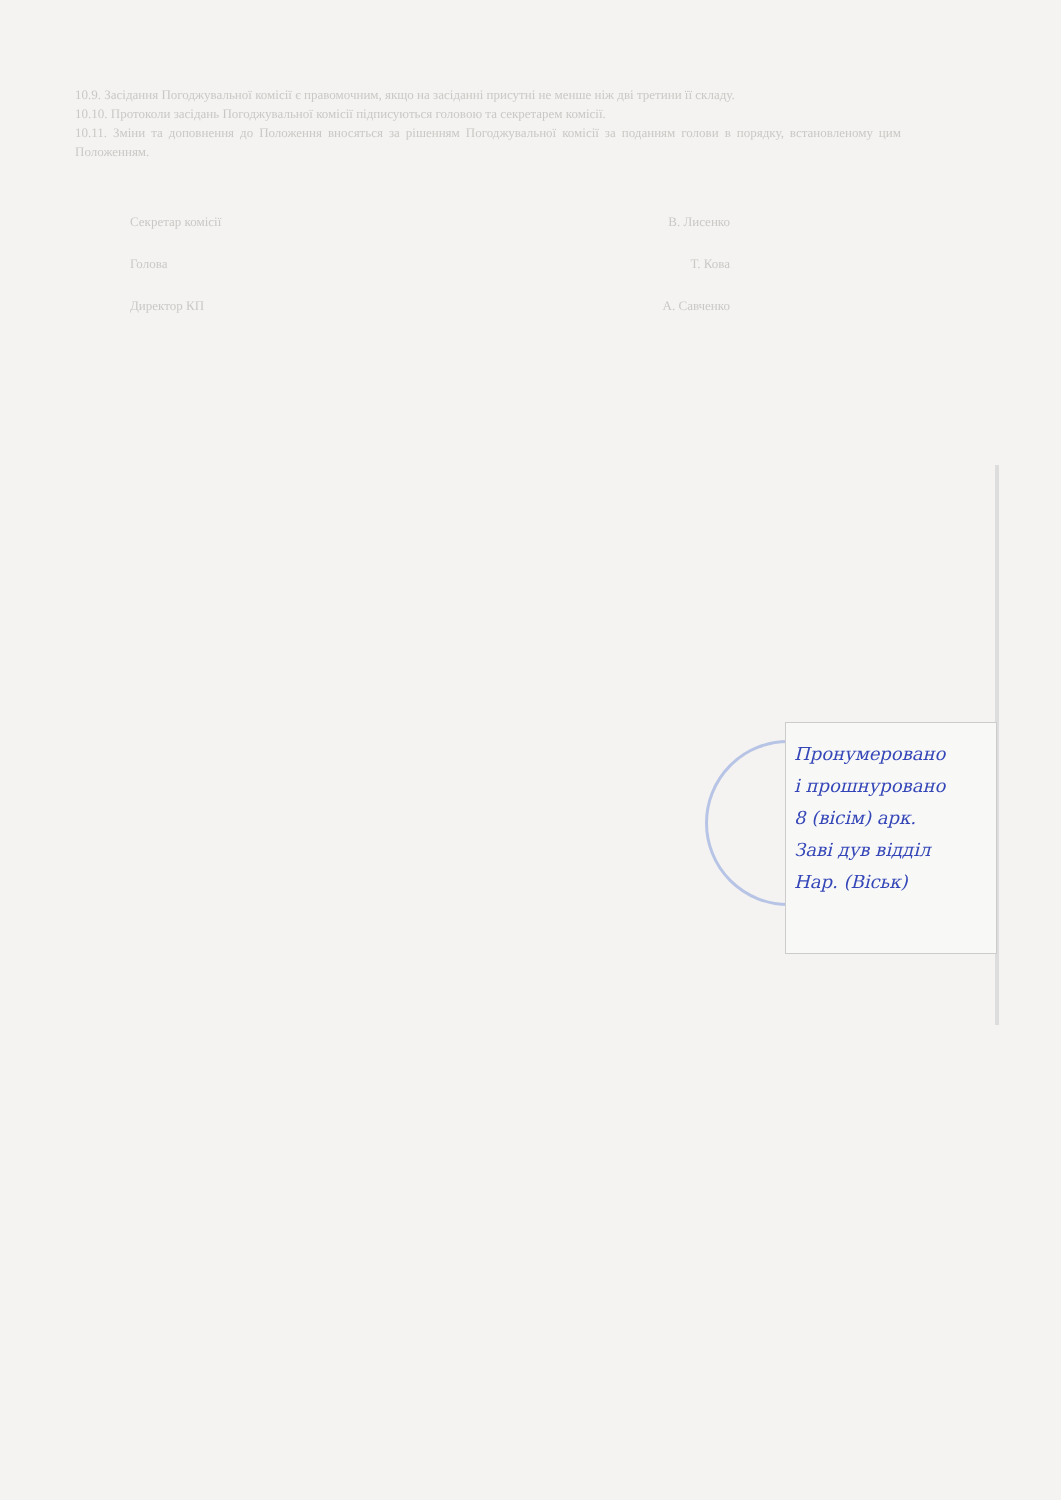10.9. Засідання Погоджувальної комісії є правомочним, якщо на засіданні присутні не менше ніж дві третини її складу.
10.10. Протоколи засідань Погоджувальної комісії підписуються головою та секретарем комісії.
10.11. Зміни та доповнення до Положення вносяться за рішенням Погоджувальної комісії за поданням голови в порядку, встановленому цим Положенням.
Секретар комісії В. Лисенко
Голова Т. Кова
Директор КП А. Савченко
Пронумеровано
і прошнуровано
8 (вісім) арк.
Заві дув відділ
Нар. (Віськ)